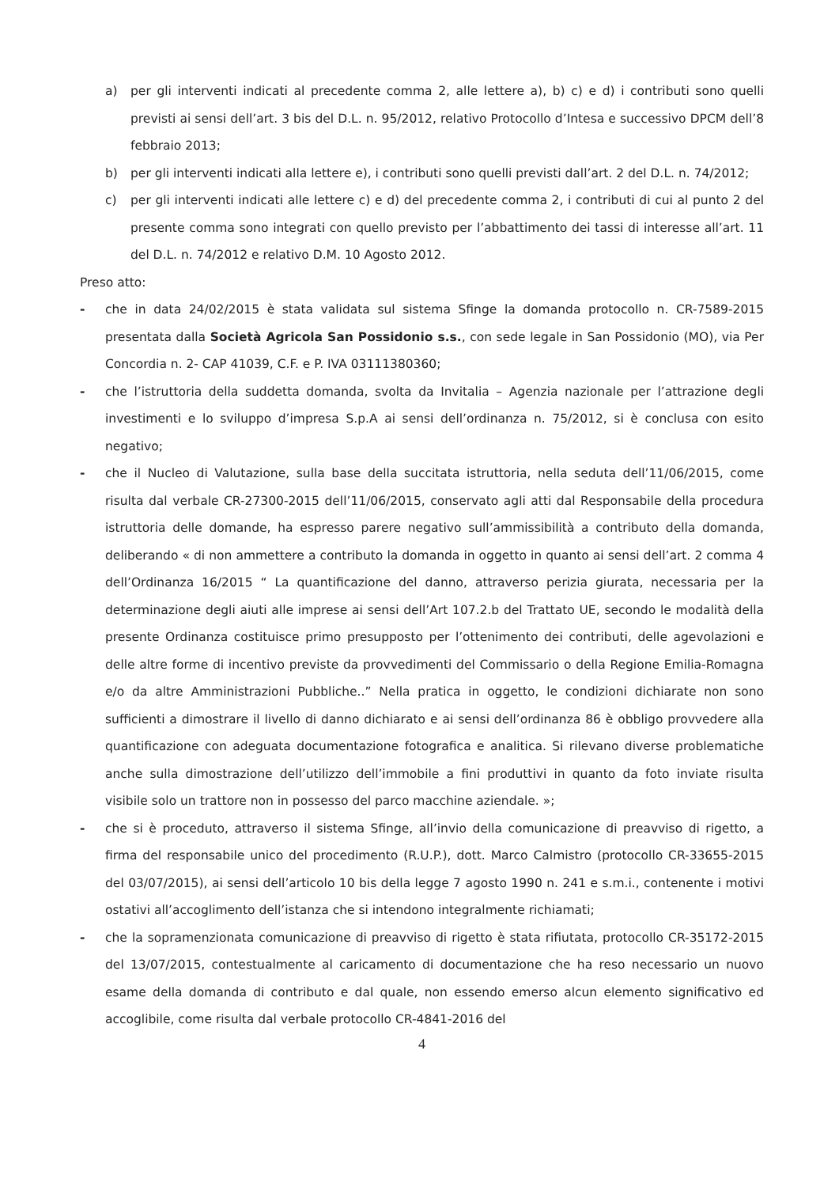a) per gli interventi indicati al precedente comma 2, alle lettere a), b) c) e d) i contributi sono quelli previsti ai sensi dell’art. 3 bis del D.L. n. 95/2012, relativo Protocollo d’Intesa e successivo DPCM dell’8 febbraio 2013;
b) per gli interventi indicati alla lettere e), i contributi sono quelli previsti dall’art. 2 del D.L. n. 74/2012;
c) per gli interventi indicati alle lettere c) e d) del precedente comma 2, i contributi di cui al punto 2 del presente comma sono integrati con quello previsto per l’abbattimento dei tassi di interesse all’art. 11 del D.L. n. 74/2012 e relativo D.M. 10 Agosto 2012.
Preso atto:
- che in data 24/02/2015 è stata validata sul sistema Sfinge la domanda protocollo n. CR-7589-2015 presentata dalla Società Agricola San Possidonio s.s., con sede legale in San Possidonio (MO), via Per Concordia n. 2- CAP 41039, C.F. e P. IVA 03111380360;
- che l’istruttoria della suddetta domanda, svolta da Invitalia – Agenzia nazionale per l’attrazione degli investimenti e lo sviluppo d’impresa S.p.A ai sensi dell’ordinanza n. 75/2012, si è conclusa con esito negativo;
- che il Nucleo di Valutazione, sulla base della succitata istruttoria, nella seduta dell’11/06/2015, come risulta dal verbale CR-27300-2015 dell’11/06/2015, conservato agli atti dal Responsabile della procedura istruttoria delle domande, ha espresso parere negativo sull’ammissibilità a contributo della domanda, deliberando « di non ammettere a contributo la domanda in oggetto in quanto ai sensi dell’art. 2 comma 4 dell’Ordinanza 16/2015 “ La quantificazione del danno, attraverso perizia giurata, necessaria per la determinazione degli aiuti alle imprese ai sensi dell’Art 107.2.b del Trattato UE, secondo le modalità della presente Ordinanza costituisce primo presupposto per l’ottenimento dei contributi, delle agevolazioni e delle altre forme di incentivo previste da provvedimenti del Commissario o della Regione Emilia-Romagna e/o da altre Amministrazioni Pubbliche..” Nella pratica in oggetto, le condizioni dichiarate non sono sufficienti a dimostrare il livello di danno dichiarato e ai sensi dell’ordinanza 86 è obbligo provvedere alla quantificazione con adeguata documentazione fotografica e analitica. Si rilevano diverse problematiche anche sulla dimostrazione dell’utilizzo dell’immobile a fini produttivi in quanto da foto inviate risulta visibile solo un trattore non in possesso del parco macchine aziendale. »;
- che si è proceduto, attraverso il sistema Sfinge, all’invio della comunicazione di preavviso di rigetto, a firma del responsabile unico del procedimento (R.U.P.), dott. Marco Calmistro (protocollo CR-33655-2015 del 03/07/2015), ai sensi dell’articolo 10 bis della legge 7 agosto 1990 n. 241 e s.m.i., contenente i motivi ostativi all’accoglimento dell’istanza che si intendono integralmente richiamati;
- che la sopramenzionata comunicazione di preavviso di rigetto è stata rifiutata, protocollo CR-35172-2015 del 13/07/2015, contestualmente al caricamento di documentazione che ha reso necessario un nuovo esame della domanda di contributo e dal quale, non essendo emerso alcun elemento significativo ed accoglibile, come risulta dal verbale protocollo CR-4841-2016 del
4